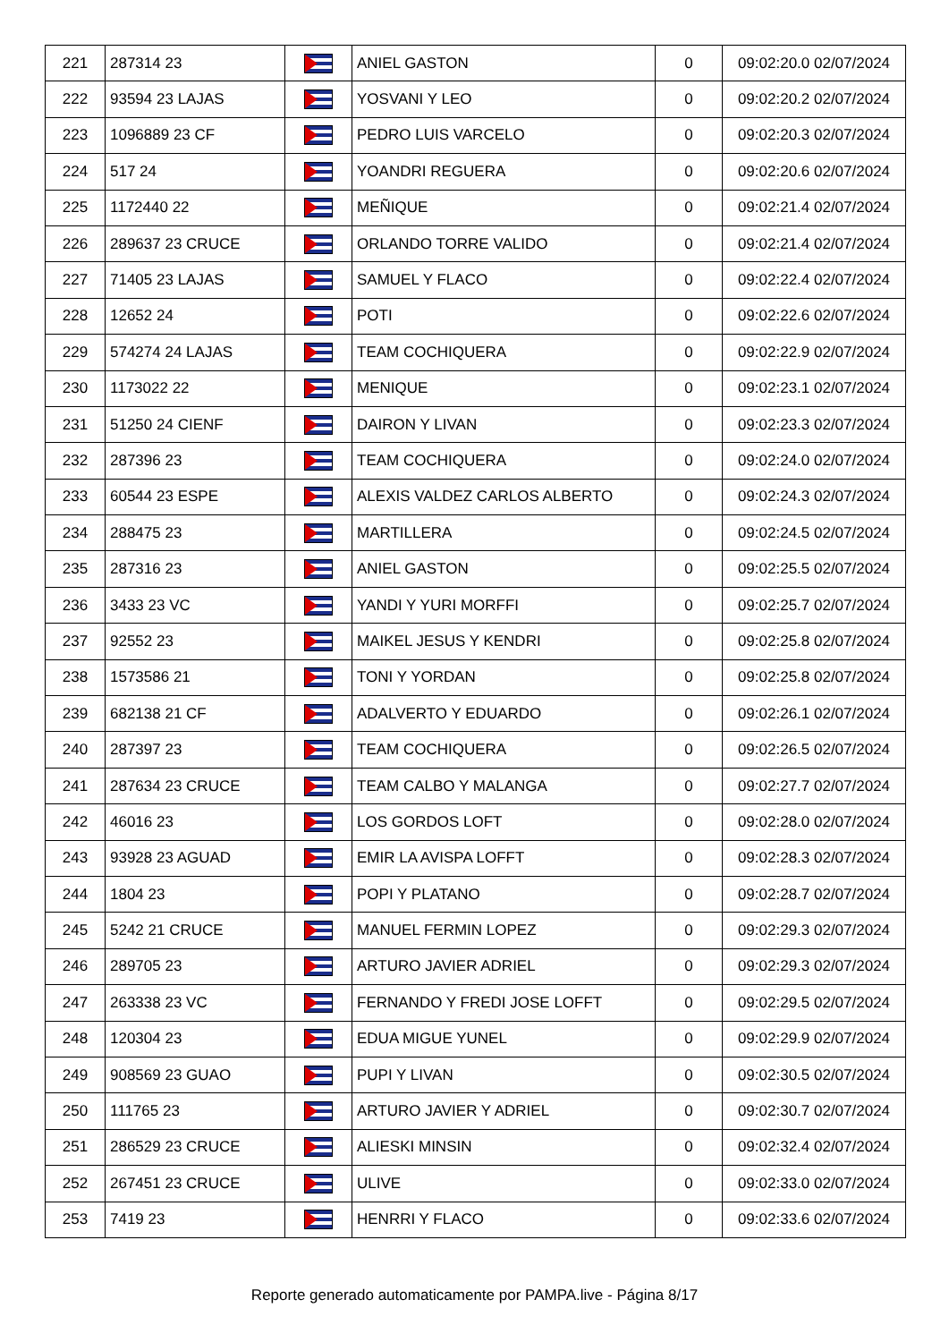| 221 | 287314 23 | | ANIEL GASTON | 0 | 09:02:20.0 02/07/2024 |
| 222 | 93594 23 LAJAS | | YOSVANI Y LEO | 0 | 09:02:20.2 02/07/2024 |
| 223 | 1096889 23 CF | | PEDRO LUIS VARCELO | 0 | 09:02:20.3 02/07/2024 |
| 224 | 517 24 | | YOANDRI REGUERA | 0 | 09:02:20.6 02/07/2024 |
| 225 | 1172440 22 | | MEÑIQUE | 0 | 09:02:21.4 02/07/2024 |
| 226 | 289637 23 CRUCE | | ORLANDO TORRE VALIDO | 0 | 09:02:21.4 02/07/2024 |
| 227 | 71405 23 LAJAS | | SAMUEL Y FLACO | 0 | 09:02:22.4 02/07/2024 |
| 228 | 12652 24 | | POTI | 0 | 09:02:22.6 02/07/2024 |
| 229 | 574274 24 LAJAS | | TEAM COCHIQUERA | 0 | 09:02:22.9 02/07/2024 |
| 230 | 1173022 22 | | MENIQUE | 0 | 09:02:23.1 02/07/2024 |
| 231 | 51250 24 CIENF | | DAIRON Y LIVAN | 0 | 09:02:23.3 02/07/2024 |
| 232 | 287396 23 | | TEAM COCHIQUERA | 0 | 09:02:24.0 02/07/2024 |
| 233 | 60544 23 ESPE | | ALEXIS VALDEZ CARLOS ALBERTO | 0 | 09:02:24.3 02/07/2024 |
| 234 | 288475 23 | | MARTILLERA | 0 | 09:02:24.5 02/07/2024 |
| 235 | 287316 23 | | ANIEL GASTON | 0 | 09:02:25.5 02/07/2024 |
| 236 | 3433 23 VC | | YANDI Y YURI MORFFI | 0 | 09:02:25.7 02/07/2024 |
| 237 | 92552 23 | | MAIKEL JESUS Y KENDRI | 0 | 09:02:25.8 02/07/2024 |
| 238 | 1573586 21 | | TONI Y YORDAN | 0 | 09:02:25.8 02/07/2024 |
| 239 | 682138 21 CF | | ADALVERTO Y EDUARDO | 0 | 09:02:26.1 02/07/2024 |
| 240 | 287397 23 | | TEAM COCHIQUERA | 0 | 09:02:26.5 02/07/2024 |
| 241 | 287634 23 CRUCE | | TEAM CALBO Y MALANGA | 0 | 09:02:27.7 02/07/2024 |
| 242 | 46016 23 | | LOS GORDOS LOFT | 0 | 09:02:28.0 02/07/2024 |
| 243 | 93928 23 AGUAD | | EMIR LA AVISPA LOFFT | 0 | 09:02:28.3 02/07/2024 |
| 244 | 1804 23 | | POPI Y PLATANO | 0 | 09:02:28.7 02/07/2024 |
| 245 | 5242 21 CRUCE | | MANUEL FERMIN LOPEZ | 0 | 09:02:29.3 02/07/2024 |
| 246 | 289705 23 | | ARTURO JAVIER ADRIEL | 0 | 09:02:29.3 02/07/2024 |
| 247 | 263338 23 VC | | FERNANDO Y FREDI JOSE LOFFT | 0 | 09:02:29.5 02/07/2024 |
| 248 | 120304 23 | | EDUA MIGUE YUNEL | 0 | 09:02:29.9 02/07/2024 |
| 249 | 908569 23 GUAO | | PUPI Y LIVAN | 0 | 09:02:30.5 02/07/2024 |
| 250 | 111765 23 | | ARTURO JAVIER Y ADRIEL | 0 | 09:02:30.7 02/07/2024 |
| 251 | 286529 23 CRUCE | | ALIESKI MINSIN | 0 | 09:02:32.4 02/07/2024 |
| 252 | 267451 23 CRUCE | | ULIVE | 0 | 09:02:33.0 02/07/2024 |
| 253 | 7419 23 | | HENRRI Y FLACO | 0 | 09:02:33.6 02/07/2024 |
Reporte generado automaticamente por PAMPA.live - Página 8/17